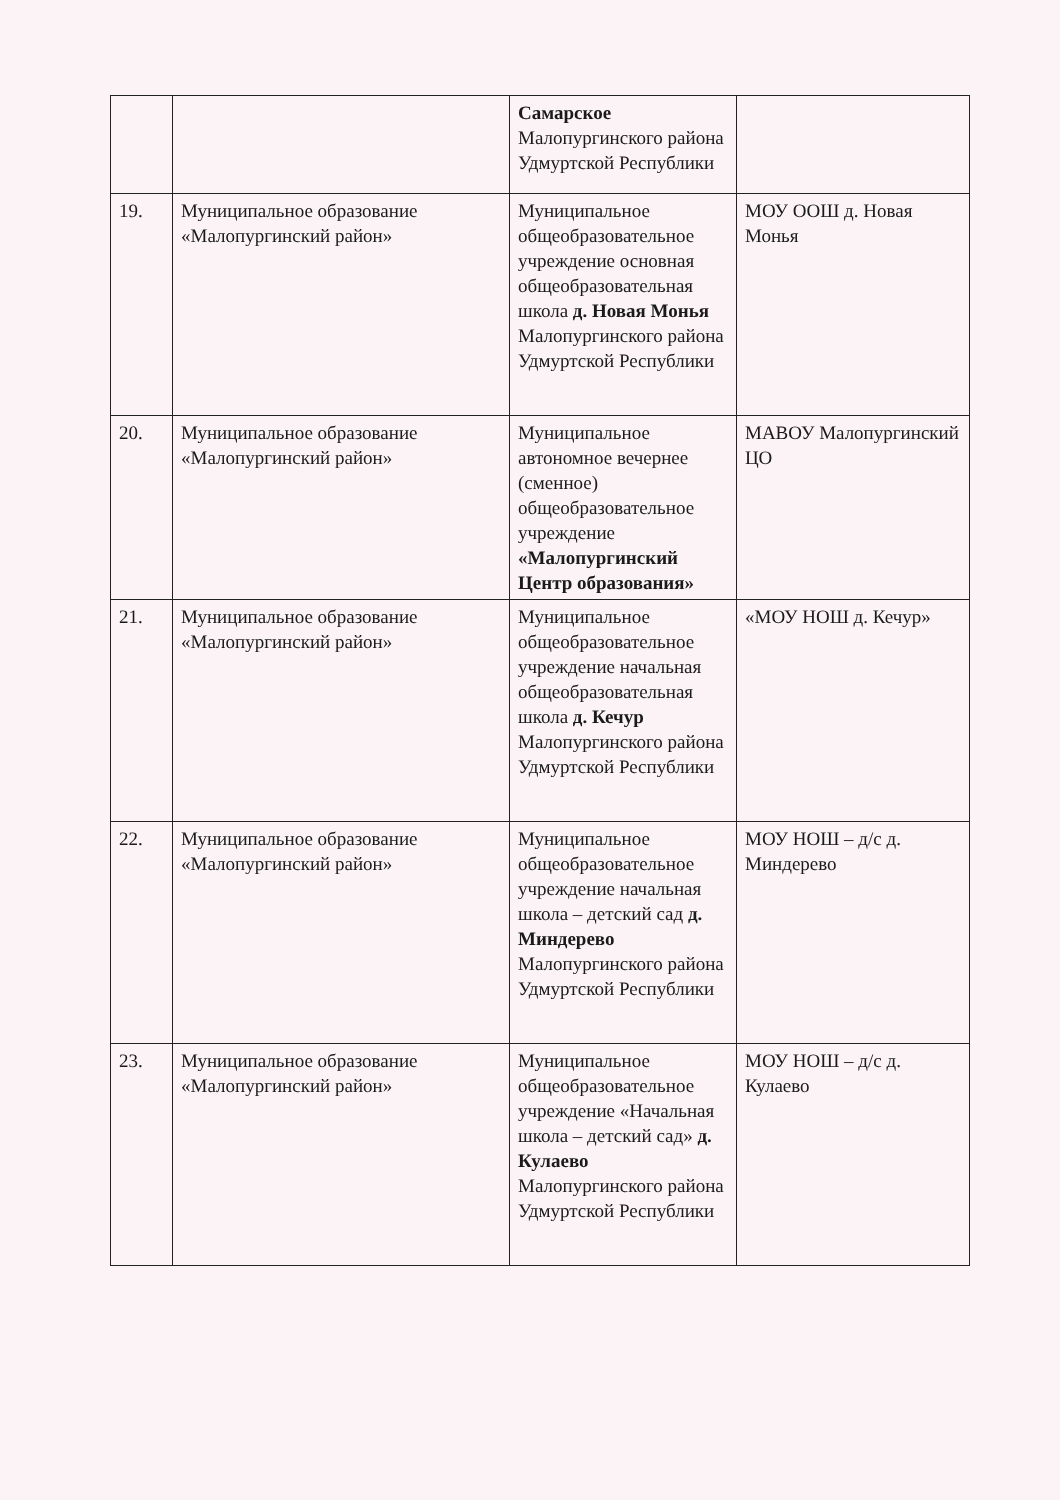| | | Самарское Малопургинского района Удмуртской Республики | |
| 19. | Муниципальное образование «Малопургинский район» | Муниципальное общеобразовательное учреждение основная общеобразовательная школа д. Новая Монья Малопургинского района Удмуртской Республики | МОУ ООШ д. Новая Монья |
| 20. | Муниципальное образование «Малопургинский район» | Муниципальное автономное вечернее (сменное) общеобразовательное учреждение «Малопургинский Центр образования» | МАВОУ Малопургинский ЦО |
| 21. | Муниципальное образование «Малопургинский район» | Муниципальное общеобразовательное учреждение начальная общеобразовательная школа д. Кечур Малопургинского района Удмуртской Республики | «МОУ НОШ д. Кечур» |
| 22. | Муниципальное образование «Малопургинский район» | Муниципальное общеобразовательное учреждение начальная школа – детский сад д. Миндерево Малопургинского района Удмуртской Республики | МОУ НОШ – д/с д. Миндерево |
| 23. | Муниципальное образование «Малопургинский район» | Муниципальное общеобразовательное учреждение «Начальная школа – детский сад» д. Кулаево Малопургинского района Удмуртской Республики | МОУ НОШ – д/с д. Кулаево |